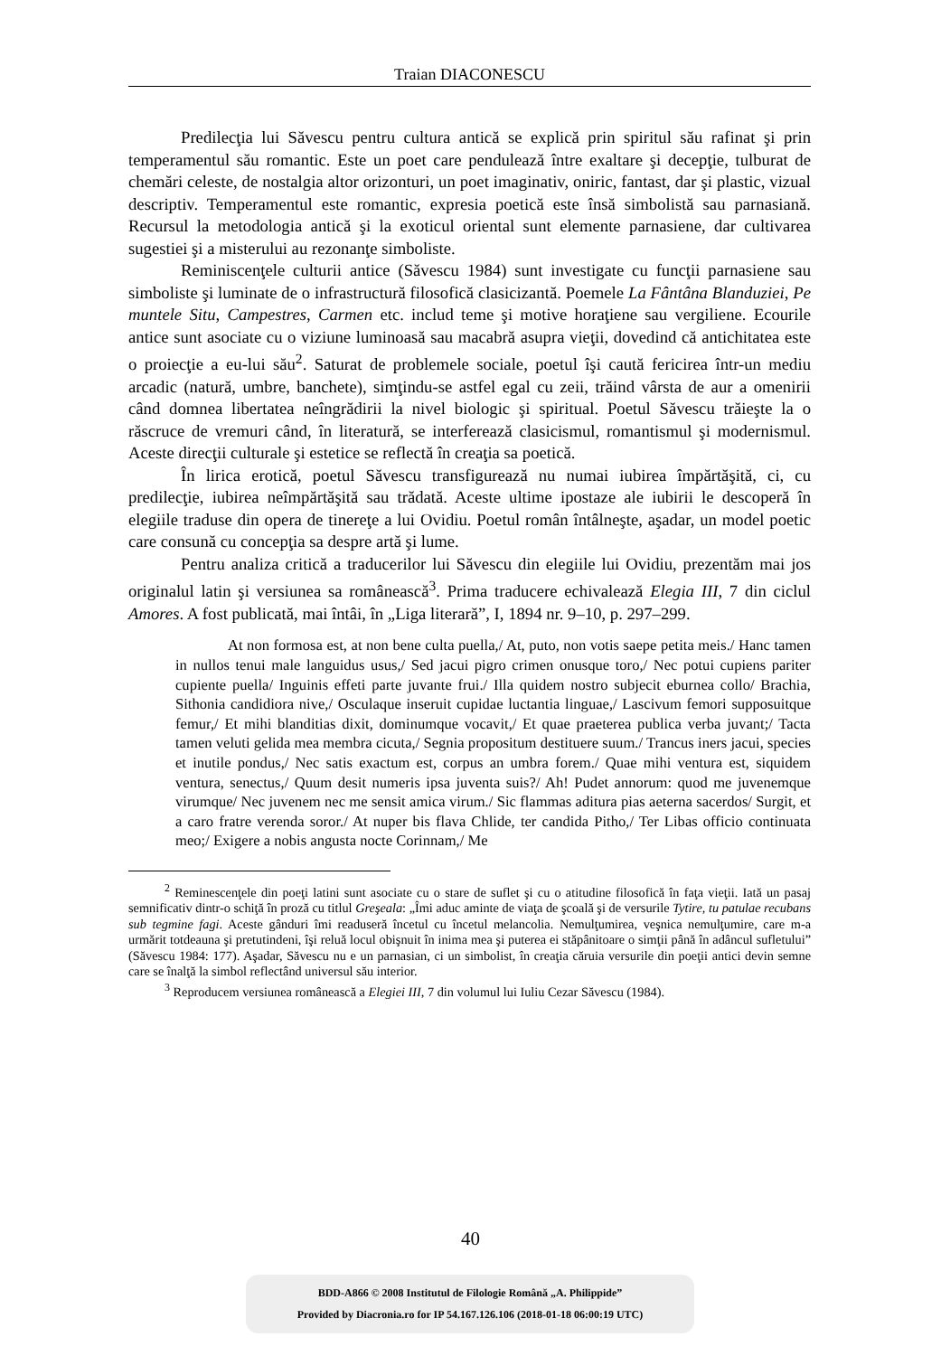Traian DIACONESCU
Predilecţia lui Săvescu pentru cultura antică se explică prin spiritul său rafinat şi prin temperamentul său romantic. Este un poet care pendulează între exaltare şi decepţie, tulburat de chemări celeste, de nostalgia altor orizonturi, un poet imaginativ, oniric, fantast, dar şi plastic, vizual descriptiv. Temperamentul este romantic, expresia poetică este însă simbolistă sau parnasiană. Recursul la metodologia antică şi la exoticul oriental sunt elemente parnasiene, dar cultivarea sugestiei şi a misterului au rezonanţe simboliste.
Reminiscenţele culturii antice (Săvescu 1984) sunt investigate cu funcţii parnasiene sau simboliste şi luminate de o infrastructură filosofică clasicizantă. Poemele La Fântâna Blanduziei, Pe muntele Situ, Campestres, Carmen etc. includ teme şi motive horaţiene sau vergiliene. Ecourile antice sunt asociate cu o viziune luminoasă sau macabră asupra vieţii, dovedind că antichitatea este o proiecţie a eu-lui său<sup>2</sup>. Saturat de problemele sociale, poetul îşi caută fericirea într-un mediu arcadic (natură, umbre, banchete), simţindu-se astfel egal cu zeii, trăind vârsta de aur a omenirii când domnea libertatea neîngrădirii la nivel biologic şi spiritual. Poetul Săvescu trăieşte la o răscruce de vremuri când, în literatură, se interferează clasicismul, romantismul şi modernismul. Aceste direcţii culturale şi estetice se reflectă în creaţia sa poetică.
În lirica erotică, poetul Săvescu transfigurează nu numai iubirea împărtăşită, ci, cu predilecţie, iubirea neîmpărtăşită sau trădată. Aceste ultime ipostaze ale iubirii le descoperă în elegiile traduse din opera de tinereţe a lui Ovidiu. Poetul român întâlneşte, aşadar, un model poetic care consună cu concepţia sa despre artă şi lume.
Pentru analiza critică a traducerilor lui Săvescu din elegiile lui Ovidiu, prezentăm mai jos originalul latin şi versiunea sa românească<sup>3</sup>. Prima traducere echivalează Elegia III, 7 din ciclul Amores. A fost publicată, mai întâi, în „Liga literară”, I, 1894 nr. 9–10, p. 297–299.
At non formosa est, at non bene culta puella,/ At, puto, non votis saepe petita meis./ Hanc tamen in nullos tenui male languidus usus,/ Sed jacui pigro crimen onusque toro,/ Nec potui cupiens pariter cupiente puella/ Inguinis effeti parte juvante frui./ Illa quidem nostro subjecit eburnea collo/ Brachia, Sithonia candidiora nive,/ Osculaque inseruit cupidae luctantia linguae,/ Lascivum femori supposuitque femur,/ Et mihi blanditias dixit, dominumque vocavit,/ Et quae praeterea publica verba juvant;/ Tacta tamen veluti gelida mea membra cicuta,/ Segnia propositum destituere suum./ Trancus iners jacui, species et inutile pondus,/ Nec satis exactum est, corpus an umbra forem./ Quae mihi ventura est, siquidem ventura, senectus,/ Quum desit numeris ipsa juventa suis?/ Ah! Pudet annorum: quod me juvenemque virumque/ Nec juvenem nec me sensit amica virum./ Sic flammas aditura pias aeterna sacerdos/ Surgit, et a caro fratre verenda soror./ At nuper bis flava Chlide, ter candida Pitho,/ Ter Libas officio continuata meo;/ Exigere a nobis angusta nocte Corinnam,/ Me
<sup>2</sup> Reminescenţele din poeţi latini sunt asociate cu o stare de suflet şi cu o atitudine filosofică în faţa vieţii. Iată un pasaj semnificativ dintr-o schiţă în proză cu titlul Greşeala: „Îmi aduc aminte de viaţa de şcoală şi de versurile Tytire, tu patulae recubans sub tegmine fagi. Aceste gânduri îmi readuseră încetul cu încetul melancolia. Nemulţumirea, veşnica nemulţumire, care m-a urmărit totdeauna şi pretutindeni, îşi reluă locul obişnuit în inima mea şi puterea ei stăpânitoare o simţii până în adâncul sufletului” (Săvescu 1984: 177). Aşadar, Săvescu nu e un parnasian, ci un simbolist, în creaţia căruia versurile din poeţii antici devin semne care se înalţă la simbol reflectând universul său interior.
<sup>3</sup> Reproducem versiunea românească a Elegiei III, 7 din volumul lui Iuliu Cezar Săvescu (1984).
40
BDD-A866 © 2008 Institutul de Filologie Română „A. Philippide”
Provided by Diacronia.ro for IP 54.167.126.106 (2018-01-18 06:00:19 UTC)